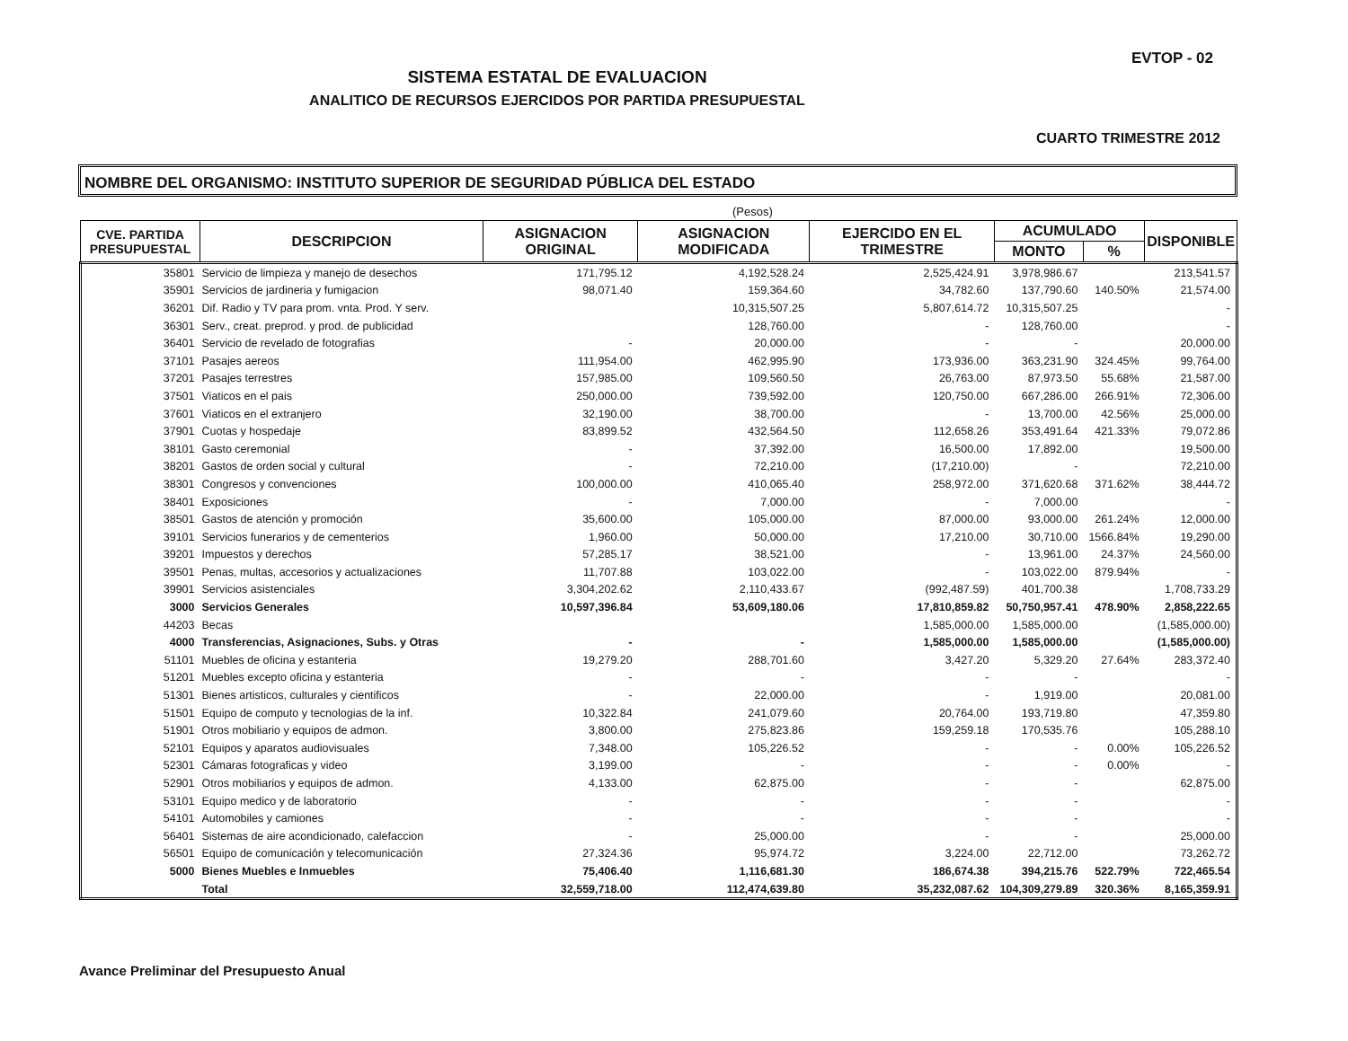EVTOP - 02
SISTEMA ESTATAL DE EVALUACION
ANALITICO DE RECURSOS EJERCIDOS POR PARTIDA PRESUPUESTAL
CUARTO TRIMESTRE 2012
NOMBRE DEL ORGANISMO: INSTITUTO SUPERIOR DE SEGURIDAD PÚBLICA DEL ESTADO
(Pesos)
| CVE. PARTIDA PRESUPUESTAL | DESCRIPCION | ASIGNACION ORIGINAL | ASIGNACION MODIFICADA | EJERCIDO EN EL TRIMESTRE | ACUMULADO | | DISPONIBLE |
| --- | --- | --- | --- | --- | --- | --- | --- |
| | | | | | MONTO | % | |
| 35801 | Servicio de limpieza y manejo de desechos | 171,795.12 | 4,192,528.24 | 2,525,424.91 | 3,978,986.67 | | 213,541.57 |
| 35901 | Servicios de jardineria y fumigacion | 98,071.40 | 159,364.60 | 34,782.60 | 137,790.60 | 140.50% | 21,574.00 |
| 36201 | Dif. Radio y TV para prom. vnta. Prod. Y serv. | | 10,315,507.25 | 5,807,614.72 | 10,315,507.25 | | - |
| 36301 | Serv., creat. preprod. y prod. de publicidad | | 128,760.00 | - | 128,760.00 | | - |
| 36401 | Servicio de revelado de fotografias | - | 20,000.00 | - | - | | 20,000.00 |
| 37101 | Pasajes aereos | 111,954.00 | 462,995.90 | 173,936.00 | 363,231.90 | 324.45% | 99,764.00 |
| 37201 | Pasajes terrestres | 157,985.00 | 109,560.50 | 26,763.00 | 87,973.50 | 55.68% | 21,587.00 |
| 37501 | Viaticos en el pais | 250,000.00 | 739,592.00 | 120,750.00 | 667,286.00 | 266.91% | 72,306.00 |
| 37601 | Viaticos en el extranjero | 32,190.00 | 38,700.00 | - | 13,700.00 | 42.56% | 25,000.00 |
| 37901 | Cuotas y hospedaje | 83,899.52 | 432,564.50 | 112,658.26 | 353,491.64 | 421.33% | 79,072.86 |
| 38101 | Gasto ceremonial | - | 37,392.00 | 16,500.00 | 17,892.00 | | 19,500.00 |
| 38201 | Gastos de orden social y cultural | - | 72,210.00 | (17,210.00) | - | | 72,210.00 |
| 38301 | Congresos y convenciones | 100,000.00 | 410,065.40 | 258,972.00 | 371,620.68 | 371.62% | 38,444.72 |
| 38401 | Exposiciones | - | 7,000.00 | - | 7,000.00 | | - |
| 38501 | Gastos de atención y promoción | 35,600.00 | 105,000.00 | 87,000.00 | 93,000.00 | 261.24% | 12,000.00 |
| 39101 | Servicios funerarios y de cementerios | 1,960.00 | 50,000.00 | 17,210.00 | 30,710.00 | 1566.84% | 19,290.00 |
| 39201 | Impuestos y derechos | 57,285.17 | 38,521.00 | - | 13,961.00 | 24.37% | 24,560.00 |
| 39501 | Penas, multas, accesorios y actualizaciones | 11,707.88 | 103,022.00 | - | 103,022.00 | 879.94% | - |
| 39901 | Servicios asistenciales | 3,304,202.62 | 2,110,433.67 | (992,487.59) | 401,700.38 | | 1,708,733.29 |
| 3000 | Servicios Generales | 10,597,396.84 | 53,609,180.06 | 17,810,859.82 | 50,750,957.41 | 478.90% | 2,858,222.65 |
| 44203 | Becas | | | 1,585,000.00 | 1,585,000.00 | | (1,585,000.00) |
| 4000 | Transferencias, Asignaciones, Subs. y Otras | - | - | 1,585,000.00 | 1,585,000.00 | | (1,585,000.00) |
| 51101 | Muebles de oficina y estanteria | 19,279.20 | 288,701.60 | 3,427.20 | 5,329.20 | 27.64% | 283,372.40 |
| 51201 | Muebles excepto oficina y estanteria | - | - | - | - | | - |
| 51301 | Bienes artisticos, culturales y cientificos | - | 22,000.00 | - | 1,919.00 | | 20,081.00 |
| 51501 | Equipo de computo y tecnologias de la inf. | 10,322.84 | 241,079.60 | 20,764.00 | 193,719.80 | | 47,359.80 |
| 51901 | Otros mobiliario y equipos de admon. | 3,800.00 | 275,823.86 | 159,259.18 | 170,535.76 | | 105,288.10 |
| 52101 | Equipos y aparatos audiovisuales | 7,348.00 | 105,226.52 | - | - | 0.00% | 105,226.52 |
| 52301 | Cámaras fotograficas y video | 3,199.00 | - | - | - | 0.00% | - |
| 52901 | Otros mobiliarios y equipos de admon. | 4,133.00 | 62,875.00 | - | - | | 62,875.00 |
| 53101 | Equipo medico y de laboratorio | - | - | - | - | | - |
| 54101 | Automobiles y camiones | - | - | - | - | | - |
| 56401 | Sistemas de aire acondicionado, calefaccion | - | 25,000.00 | - | - | | 25,000.00 |
| 56501 | Equipo de comunicación y telecomunicación | 27,324.36 | 95,974.72 | 3,224.00 | 22,712.00 | | 73,262.72 |
| 5000 | Bienes Muebles e Inmuebles | 75,406.40 | 1,116,681.30 | 186,674.38 | 394,215.76 | 522.79% | 722,465.54 |
| | Total | 32,559,718.00 | 112,474,639.80 | 35,232,087.62 | 104,309,279.89 | 320.36% | 8,165,359.91 |
Avance Preliminar del Presupuesto Anual